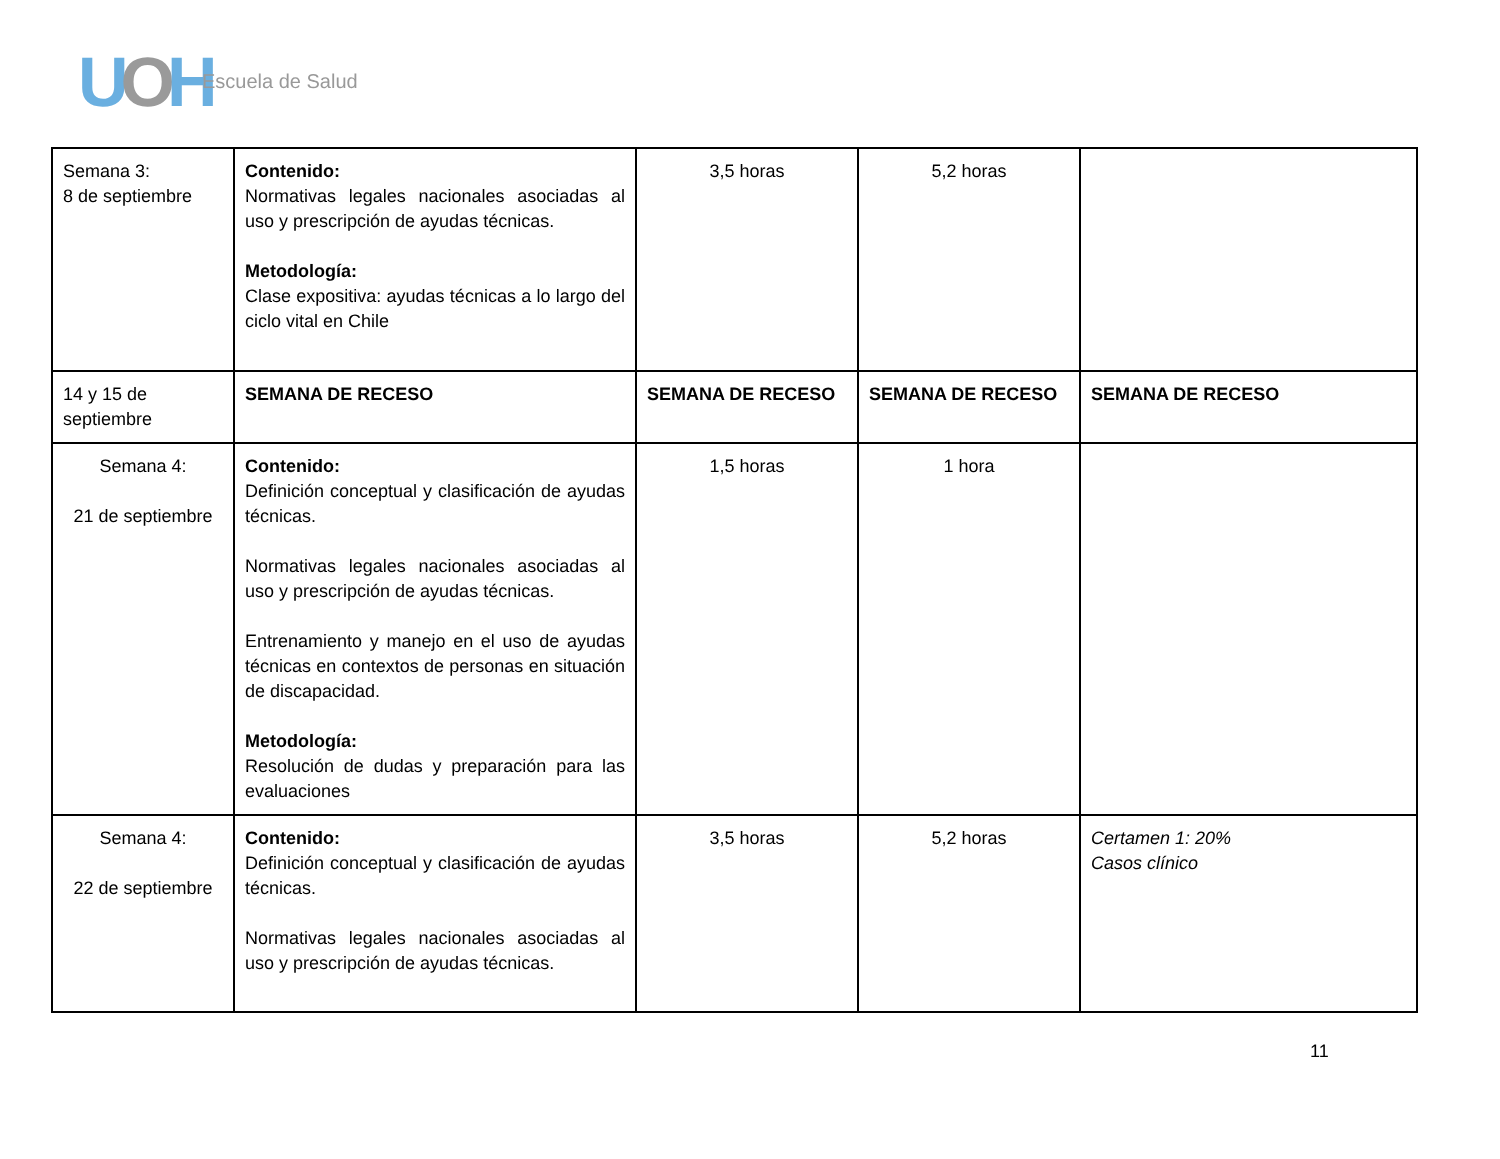UOH Escuela de Salud
| Semana 3: 8 de septiembre | Contenido: Normativas legales nacionales asociadas al uso y prescripción de ayudas técnicas. Metodología: Clase expositiva: ayudas técnicas a lo largo del ciclo vital en Chile | 3,5 horas | 5,2 horas | |
| 14 y 15 de septiembre | SEMANA DE RECESO | SEMANA DE RECESO | SEMANA DE RECESO | SEMANA DE RECESO |
| Semana 4: 21 de septiembre | Contenido: Definición conceptual y clasificación de ayudas técnicas. Normativas legales nacionales asociadas al uso y prescripción de ayudas técnicas. Entrenamiento y manejo en el uso de ayudas técnicas en contextos de personas en situación de discapacidad. Metodología: Resolución de dudas y preparación para las evaluaciones | 1,5 horas | 1 hora | |
| Semana 4: 22 de septiembre | Contenido: Definición conceptual y clasificación de ayudas técnicas. Normativas legales nacionales asociadas al uso y prescripción de ayudas técnicas. | 3,5 horas | 5,2 horas | Certamen 1: 20% Casos clínico |
11